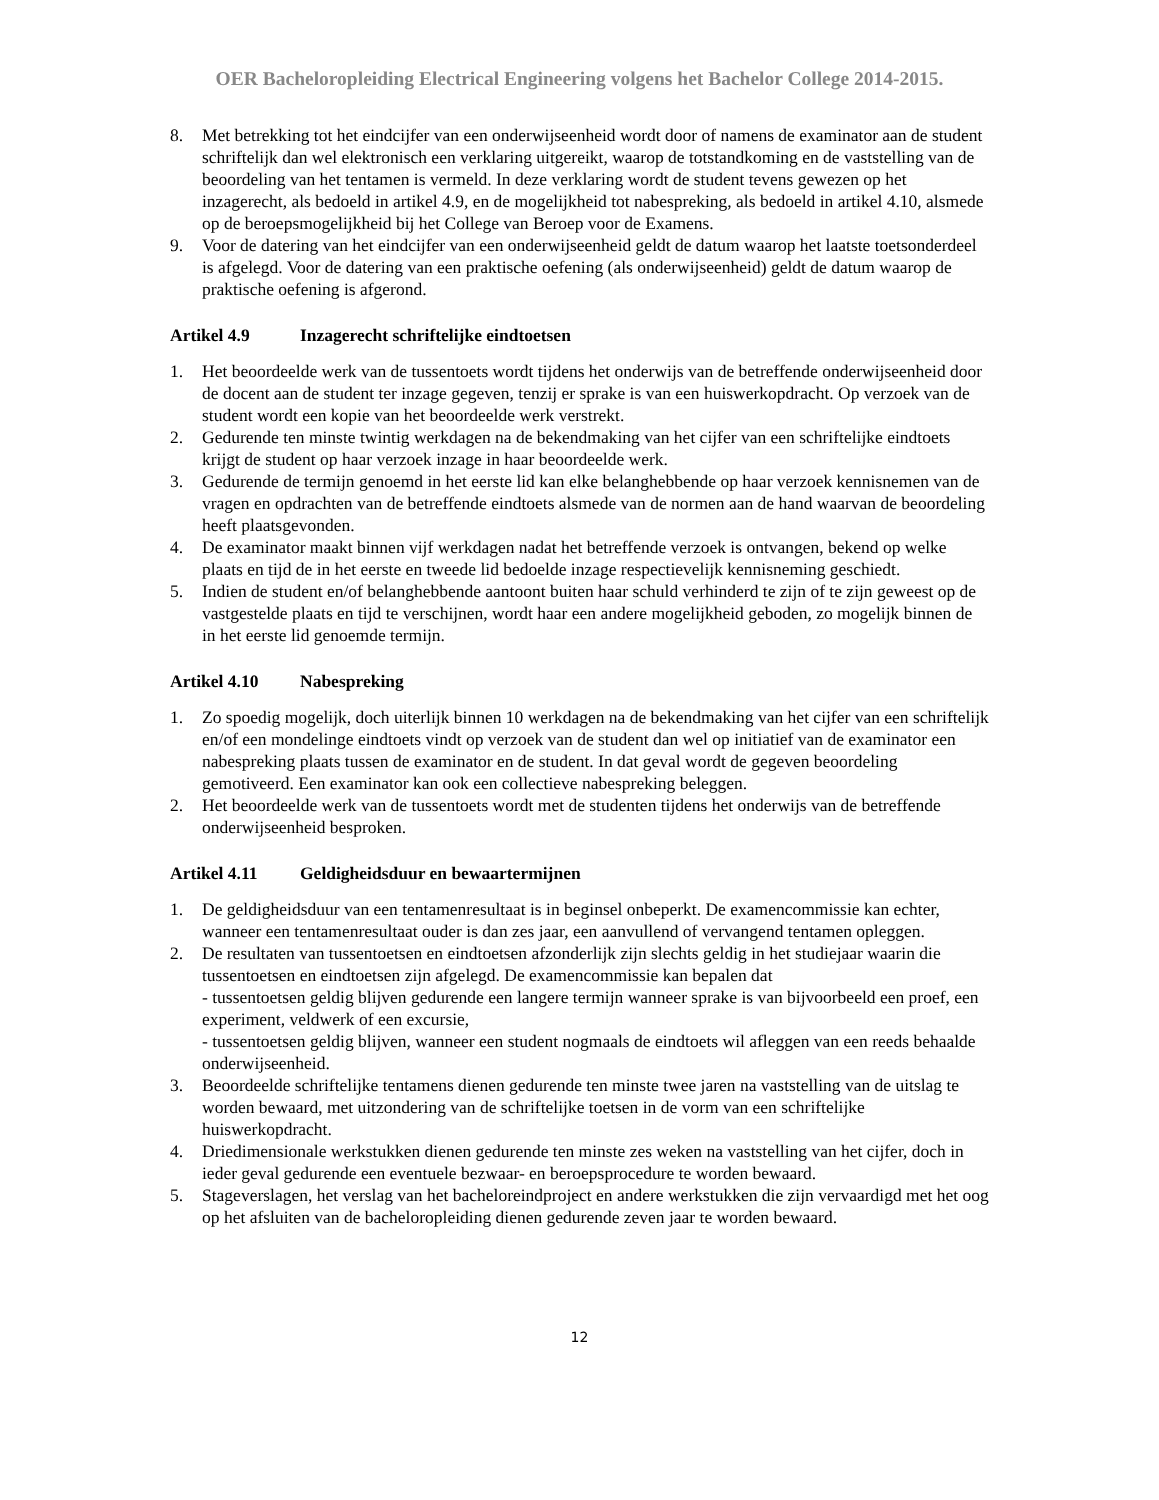OER Bacheloropleiding Electrical Engineering volgens het Bachelor College 2014-2015.
8. Met betrekking tot het eindcijfer van een onderwijseenheid wordt door of namens de examinator aan de student schriftelijk dan wel elektronisch een verklaring uitgereikt, waarop de totstandkoming en de vaststelling van de beoordeling van het tentamen is vermeld. In deze verklaring wordt de student tevens gewezen op het inzagerecht, als bedoeld in artikel 4.9, en de mogelijkheid tot nabespreking, als bedoeld in artikel 4.10, alsmede op de beroepsmogelijkheid bij het College van Beroep voor de Examens.
9. Voor de datering van het eindcijfer van een onderwijseenheid geldt de datum waarop het laatste toetsonderdeel is afgelegd. Voor de datering van een praktische oefening (als onderwijseenheid) geldt de datum waarop de praktische oefening is afgerond.
Artikel 4.9 Inzagerecht schriftelijke eindtoetsen
1. Het beoordeelde werk van de tussentoets wordt tijdens het onderwijs van de betreffende onderwijseenheid door de docent aan de student ter inzage gegeven, tenzij er sprake is van een huiswerkopdracht. Op verzoek van de student wordt een kopie van het beoordeelde werk verstrekt.
2. Gedurende ten minste twintig werkdagen na de bekendmaking van het cijfer van een schriftelijke eindtoets krijgt de student op haar verzoek inzage in haar beoordeelde werk.
3. Gedurende de termijn genoemd in het eerste lid kan elke belanghebbende op haar verzoek kennisnemen van de vragen en opdrachten van de betreffende eindtoets alsmede van de normen aan de hand waarvan de beoordeling heeft plaatsgevonden.
4. De examinator maakt binnen vijf werkdagen nadat het betreffende verzoek is ontvangen, bekend op welke plaats en tijd de in het eerste en tweede lid bedoelde inzage respectievelijk kennisneming geschiedt.
5. Indien de student en/of belanghebbende aantoont buiten haar schuld verhinderd te zijn of te zijn geweest op de vastgestelde plaats en tijd te verschijnen, wordt haar een andere mogelijkheid geboden, zo mogelijk binnen de in het eerste lid genoemde termijn.
Artikel 4.10 Nabespreking
1. Zo spoedig mogelijk, doch uiterlijk binnen 10 werkdagen na de bekendmaking van het cijfer van een schriftelijk en/of een mondelinge eindtoets vindt op verzoek van de student dan wel op initiatief van de examinator een nabespreking plaats tussen de examinator en de student. In dat geval wordt de gegeven beoordeling gemotiveerd. Een examinator kan ook een collectieve nabespreking beleggen.
2. Het beoordeelde werk van de tussentoets wordt met de studenten tijdens het onderwijs van de betreffende onderwijseenheid besproken.
Artikel 4.11 Geldigheidsduur en bewaartermijnen
1. De geldigheidsduur van een tentamenresultaat is in beginsel onbeperkt. De examencommissie kan echter, wanneer een tentamenresultaat ouder is dan zes jaar, een aanvullend of vervangend tentamen opleggen.
2. De resultaten van tussentoetsen en eindtoetsen afzonderlijk zijn slechts geldig in het studiejaar waarin die tussentoetsen en eindtoetsen zijn afgelegd. De examencommissie kan bepalen dat
- tussentoetsen geldig blijven gedurende een langere termijn wanneer sprake is van bijvoorbeeld een proef, een experiment, veldwerk of een excursie,
- tussentoetsen geldig blijven, wanneer een student nogmaals de eindtoets wil afleggen van een reeds behaalde onderwijseenheid.
3. Beoordeelde schriftelijke tentamens dienen gedurende ten minste twee jaren na vaststelling van de uitslag te worden bewaard, met uitzondering van de schriftelijke toetsen in de vorm van een schriftelijke huiswerkopdracht.
4. Driedimensionale werkstukken dienen gedurende ten minste zes weken na vaststelling van het cijfer, doch in ieder geval gedurende een eventuele bezwaar- en beroepsprocedure te worden bewaard.
5. Stageverslagen, het verslag van het bacheloreindproject en andere werkstukken die zijn vervaardigd met het oog op het afsluiten van de bacheloropleiding dienen gedurende zeven jaar te worden bewaard.
12